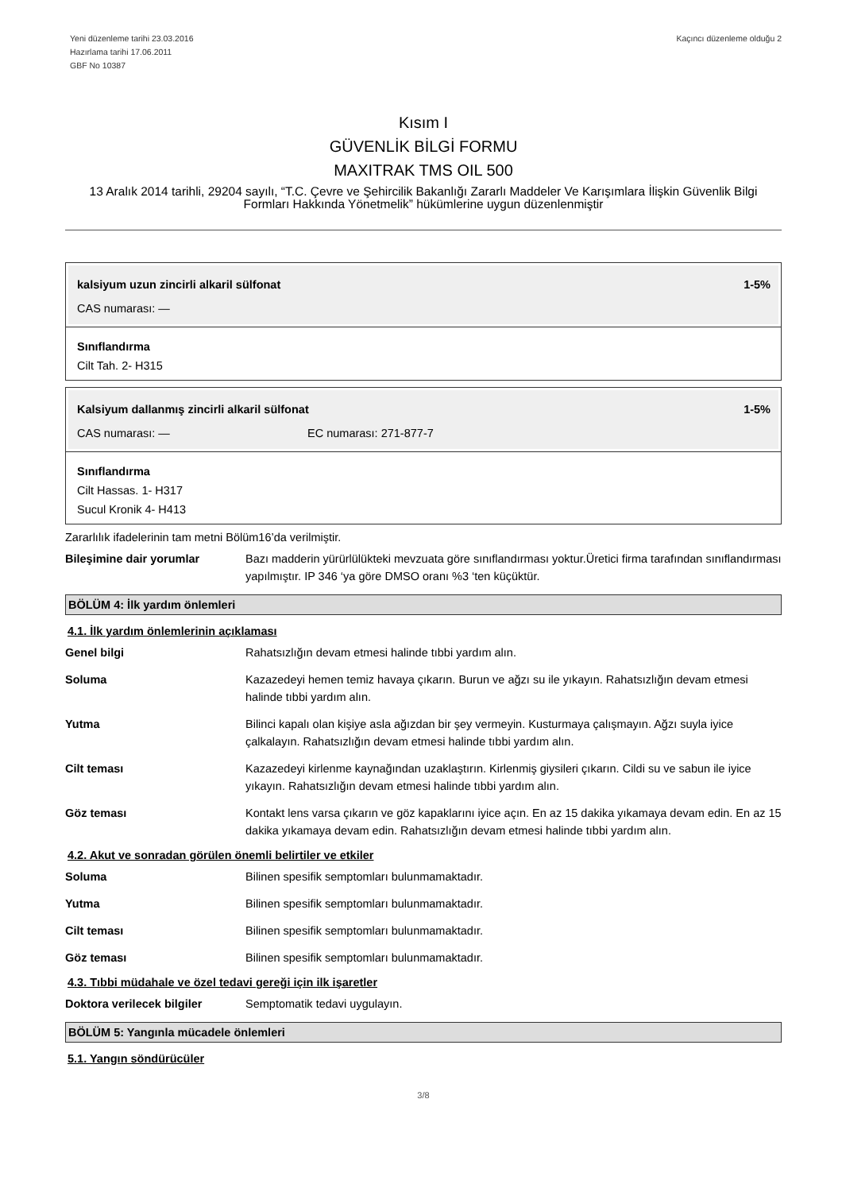Yeni düzenleme tarihi 23.03.2016
Hazırlama tarihi 17.06.2011
GBF No 10387
Kaçıncı düzenleme olduğu 2
Kısım I
GÜVENLİK BİLGİ FORMU
MAXITRAK TMS OIL 500
13 Aralık 2014 tarihli, 29204 sayılı, “T.C. Çevre ve Şehircilik Bakanlığı Zararlı Maddeler Ve Karışımlara İlişkin Güvenlik Bilgi Formları Hakkında Yönetmelik” hükümlerine uygun düzenlenmiştir
kalsiyum uzun zincirli alkaril sülfonat 1-5%
CAS numarası: —
Sınıflandırma
Cilt Tah. 2- H315
Kalsiyum dallanmış zincirli alkaril sülfonat 1-5%
CAS numarası: — EC numarası: 271-877-7
Sınıflandırma
Cilt Hassas. 1- H317
Sucul Kronik 4- H413
Zararlılık ifadelerinin tam metni Bölüm16’da verilmiştir.
Bileşimine dair yorumlar Bazı madderin yürürlülükteki mevzuata göre sınıflandırması yoktur.Üretici firma tarafından sınıflandırması yapılmıştır. IP 346 ‘ya göre DMSO oranı %3 ‘ten küçüktür.
BÖLÜM 4: İlk yardım önlemleri
4.1. İlk yardım önlemlerinin açıklaması
Genel bilgi Rahatsızlığın devam etmesi halinde tıbbi yardım alın.
Soluma Kazazedeyi hemen temiz havaya çıkarın. Burun ve ağzı su ile yıkayın. Rahatsızlığın devam etmesi halinde tıbbi yardım alın.
Yutma Bilinci kapalı olan kişiye asla ağızdan bir şey vermeyin. Kusturmaya çalışmayın. Ağzı suyla iyice çalkalayın. Rahatsızlığın devam etmesi halinde tıbbi yardım alın.
Cilt teması Kazazedeyi kirlenme kaynağından uzaklaştırın. Kirlenmiş giysileri çıkarın. Cildi su ve sabun ile iyice yıkayın. Rahatsızlığın devam etmesi halinde tıbbi yardım alın.
Göz teması Kontakt lens varsa çıkarın ve göz kapaklarını iyice açın. En az 15 dakika yıkamaya devam edin. En az 15 dakika yıkamaya devam edin. Rahatsızlığın devam etmesi halinde tıbbi yardım alın.
4.2. Akut ve sonradan görülen önemli belirtiler ve etkiler
Soluma Bilinen spesifik semptomları bulunmamaktadır.
Yutma Bilinen spesifik semptomları bulunmamaktadır.
Cilt teması Bilinen spesifik semptomları bulunmamaktadır.
Göz teması Bilinen spesifik semptomları bulunmamaktadır.
4.3. Tıbbi müdahale ve özel tedavi gereği için ilk işaretler
Doktora verilecek bilgiler Semptomatik tedavi uygulayın.
BÖLÜM 5: Yangınla mücadele önlemleri
5.1. Yangın söndürücüler
3/8